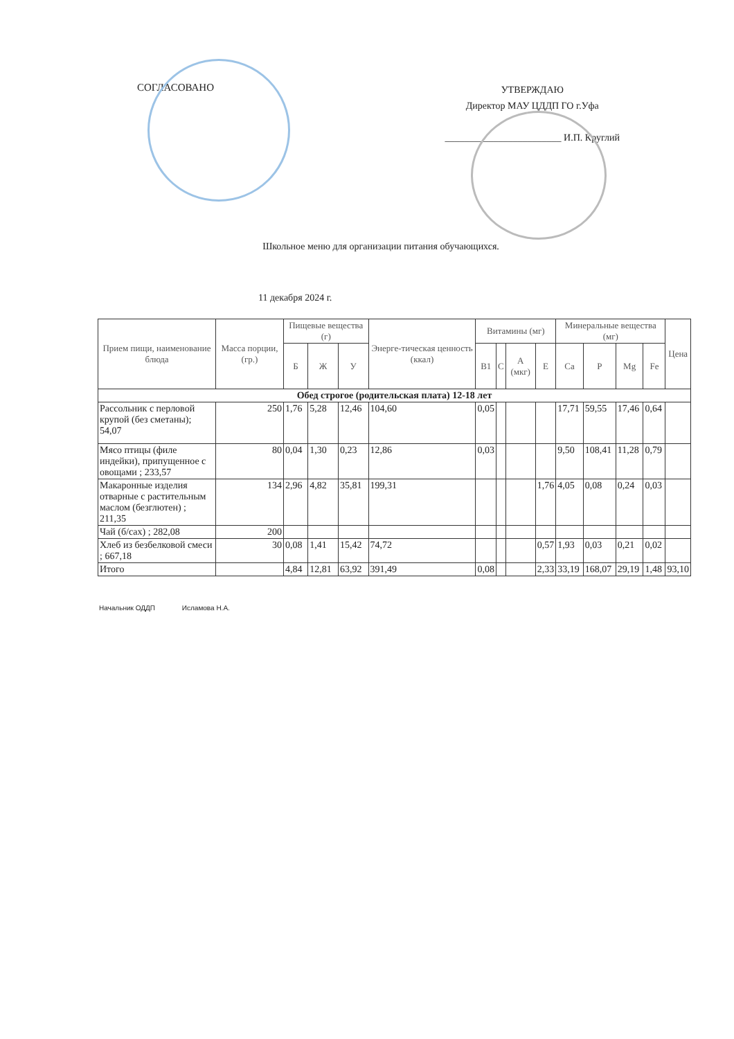СОГЛАСОВАНО
УТВЕРЖДАЮ
Директор МАУ ЦДДП ГО г.Уфа
________________________ И.П. Круглий
Школьное меню для организации питания обучающихся.
11 декабря 2024 г.
| Прием пищи, наименование блюда | Масса порции, (гр.) | Пищевые вещества (г) | | | Энерге-тическая ценность (ккал) | Витамины (мг) | | | | Минеральные вещества (мг) | | | | Цена |
| --- | --- | --- | --- | --- | --- | --- | --- | --- | --- | --- | --- | --- | --- | --- |
| | | Б | Ж | У | | В1 | С | А (мкг) | Е | Са | Р | Mg | Fe | |
| Обед строгое (родительская плата) 12-18 лет | | | | | | | | | | | | | | |
| Рассольник с перловой крупой (без сметаны); 54,07 | 250 | 1,76 | 5,28 | 12,46 | 104,60 | 0,05 | | | | 17,71 | 59,55 | 17,46 | 0,64 | |
| Мясо птицы (филе индейки), припущенное с овощами ; 233,57 | 80 | 0,04 | 1,30 | 0,23 | 12,86 | 0,03 | | | | 9,50 | 108,41 | 11,28 | 0,79 | |
| Макаронные изделия отварные с растительным маслом (безглютен) ; 211,35 | 134 | 2,96 | 4,82 | 35,81 | 199,31 | | | | 1,76 | 4,05 | 0,08 | 0,24 | 0,03 | |
| Чай (б/сах) ; 282,08 | 200 | | | | | | | | | | | | | |
| Хлеб из безбелковой смеси ; 667,18 | 30 | 0,08 | 1,41 | 15,42 | 74,72 | | | | 0,57 | 1,93 | 0,03 | 0,21 | 0,02 | |
| Итого | | 4,84 | 12,81 | 63,92 | 391,49 | 0,08 | | | 2,33 | 33,19 | 168,07 | 29,19 | 1,48 | 93,10 |
Начальник ОДДП Исламова Н.А.